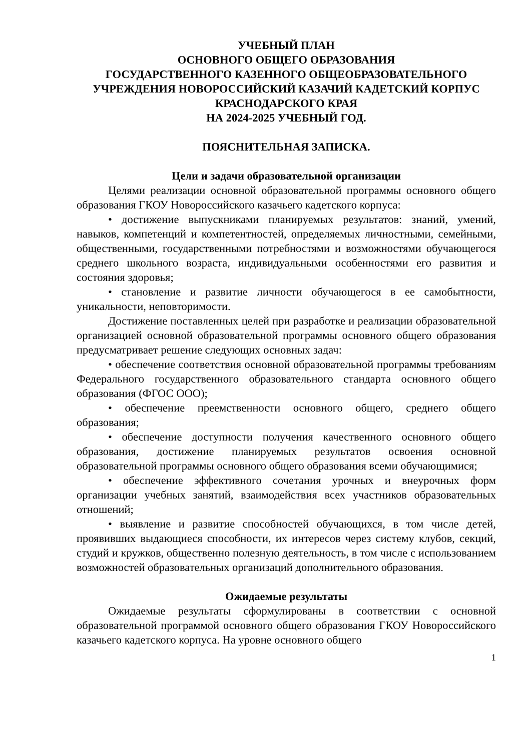УЧЕБНЫЙ ПЛАН
ОСНОВНОГО ОБЩЕГО ОБРАЗОВАНИЯ
ГОСУДАРСТВЕННОГО КАЗЕННОГО ОБЩЕОБРАЗОВАТЕЛЬНОГО УЧРЕЖДЕНИЯ НОВОРОССИЙСКИЙ КАЗАЧИЙ КАДЕТСКИЙ КОРПУС КРАСНОДАРСКОГО КРАЯ
НА 2024-2025 УЧЕБНЫЙ ГОД.
ПОЯСНИТЕЛЬНАЯ ЗАПИСКА.
Цели и задачи образовательной организации
Целями реализации основной образовательной программы основного общего образования ГКОУ Новороссийского казачьего кадетского корпуса:
• достижение выпускниками планируемых результатов: знаний, умений, навыков, компетенций и компетентностей, определяемых личностными, семейными, общественными, государственными потребностями и возможностями обучающегося среднего школьного возраста, индивидуальными особенностями его развития и состояния здоровья;
• становление и развитие личности обучающегося в ее самобытности, уникальности, неповторимости.
Достижение поставленных целей при разработке и реализации образовательной организацией основной образовательной программы основного общего образования предусматривает решение следующих основных задач:
• обеспечение соответствия основной образовательной программы требованиям Федерального государственного образовательного стандарта основного общего образования (ФГОС ООО);
• обеспечение преемственности основного общего, среднего общего образования;
• обеспечение доступности получения качественного основного общего образования, достижение планируемых результатов освоения основной образовательной программы основного общего образования всеми обучающимися;
• обеспечение эффективного сочетания урочных и внеурочных форм организации учебных занятий, взаимодействия всех участников образовательных отношений;
• выявление и развитие способностей обучающихся, в том числе детей, проявивших выдающиеся способности, их интересов через систему клубов, секций, студий и кружков, общественно полезную деятельность, в том числе с использованием возможностей образовательных организаций дополнительного образования.
Ожидаемые результаты
Ожидаемые результаты сформулированы в соответствии с основной образовательной программой основного общего образования ГКОУ Новороссийского казачьего кадетского корпуса. На уровне основного общего
1